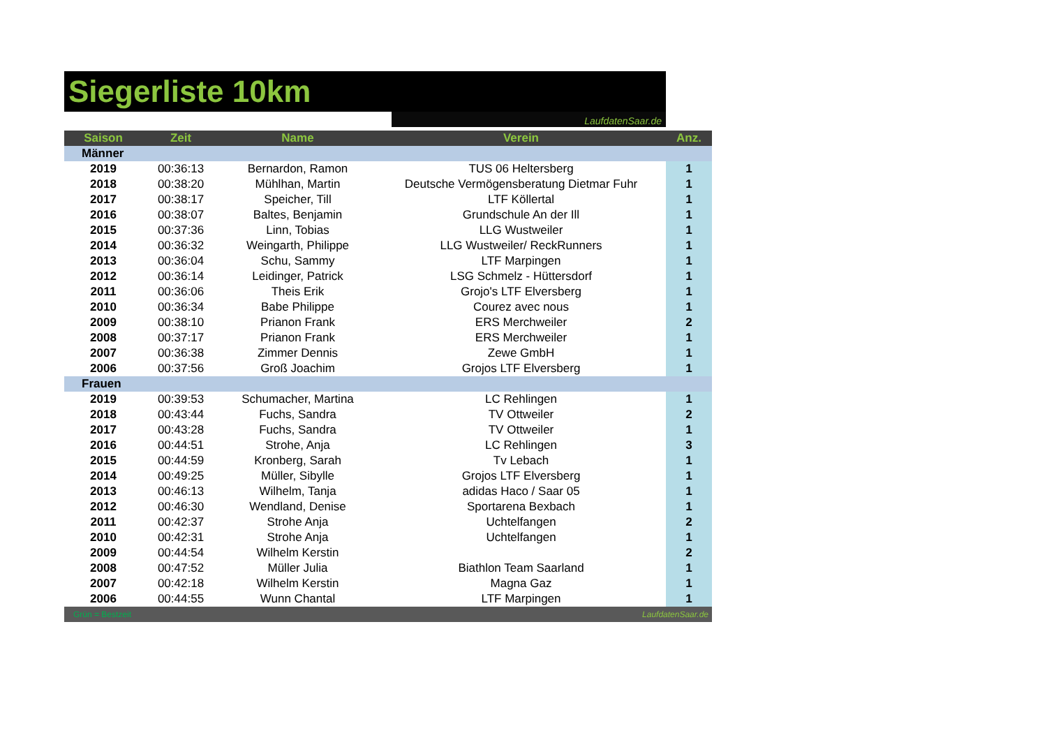Siegerliste 10km
LaufdatenSaar.de
| Saison | Zeit | Name | Verein | Anz. |
| --- | --- | --- | --- | --- |
| Männer | | | | |
| 2019 | 00:36:13 | Bernardon, Ramon | TUS 06 Heltersberg | 1 |
| 2018 | 00:38:20 | Mühlhan, Martin | Deutsche Vermögensberatung Dietmar Fuhr | 1 |
| 2017 | 00:38:17 | Speicher, Till | LTF Köllertal | 1 |
| 2016 | 00:38:07 | Baltes, Benjamin | Grundschule An der Ill | 1 |
| 2015 | 00:37:36 | Linn, Tobias | LLG Wustweiler | 1 |
| 2014 | 00:36:32 | Weingarth, Philippe | LLG Wustweiler/ ReckRunners | 1 |
| 2013 | 00:36:04 | Schu, Sammy | LTF Marpingen | 1 |
| 2012 | 00:36:14 | Leidinger, Patrick | LSG Schmelz - Hüttersdorf | 1 |
| 2011 | 00:36:06 | Theis Erik | Grojo's LTF Elversberg | 1 |
| 2010 | 00:36:34 | Babe Philippe | Courez avec nous | 1 |
| 2009 | 00:38:10 | Prianon Frank | ERS Merchweiler | 2 |
| 2008 | 00:37:17 | Prianon Frank | ERS Merchweiler | 1 |
| 2007 | 00:36:38 | Zimmer Dennis | Zewe GmbH | 1 |
| 2006 | 00:37:56 | Groß Joachim | Grojos LTF Elversberg | 1 |
| Frauen | | | | |
| 2019 | 00:39:53 | Schumacher, Martina | LC Rehlingen | 1 |
| 2018 | 00:43:44 | Fuchs, Sandra | TV Ottweiler | 2 |
| 2017 | 00:43:28 | Fuchs, Sandra | TV Ottweiler | 1 |
| 2016 | 00:44:51 | Strohe, Anja | LC Rehlingen | 3 |
| 2015 | 00:44:59 | Kronberg, Sarah | Tv Lebach | 1 |
| 2014 | 00:49:25 | Müller, Sibylle | Grojos LTF Elversberg | 1 |
| 2013 | 00:46:13 | Wilhelm, Tanja | adidas Haco / Saar 05 | 1 |
| 2012 | 00:46:30 | Wendland, Denise | Sportarena Bexbach | 1 |
| 2011 | 00:42:37 | Strohe Anja | Uchtelfangen | 2 |
| 2010 | 00:42:31 | Strohe Anja | Uchtelfangen | 1 |
| 2009 | 00:44:54 | Wilhelm Kerstin | | 2 |
| 2008 | 00:47:52 | Müller Julia | Biathlon Team Saarland | 1 |
| 2007 | 00:42:18 | Wilhelm Kerstin | Magna Gaz | 1 |
| 2006 | 00:44:55 | Wunn Chantal | LTF Marpingen | 1 |
| Grün = Bestzeit | | LaufdatenSaar.de | | |